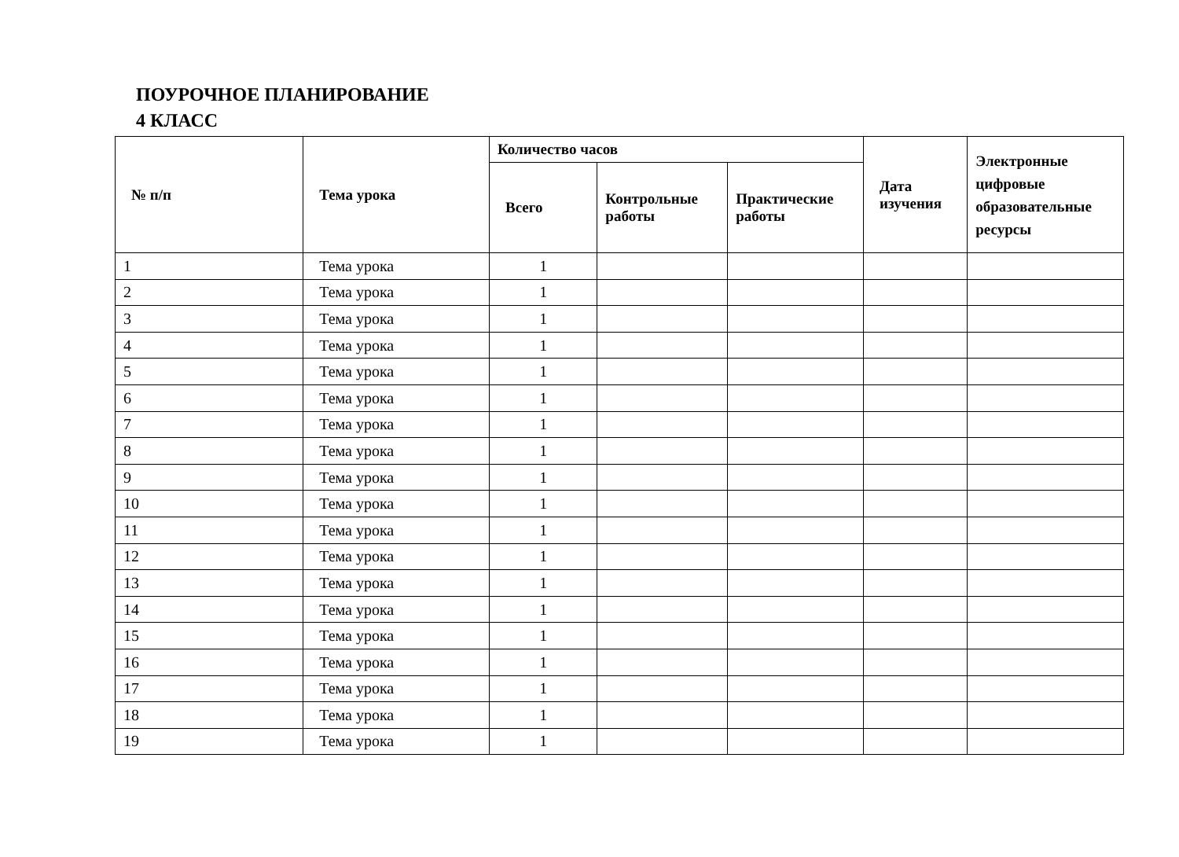ПОУРОЧНОЕ ПЛАНИРОВАНИЕ
4 КЛАСС
| № п/п | Тема урока | Количество часов | | | Дата изучения | Электронные цифровые образовательные ресурсы |
| --- | --- | --- | --- | --- | --- | --- |
| | | Всего | Контрольные работы | Практические работы | | |
| 1 | Тема урока | 1 | | | | |
| 2 | Тема урока | 1 | | | | |
| 3 | Тема урока | 1 | | | | |
| 4 | Тема урока | 1 | | | | |
| 5 | Тема урока | 1 | | | | |
| 6 | Тема урока | 1 | | | | |
| 7 | Тема урока | 1 | | | | |
| 8 | Тема урока | 1 | | | | |
| 9 | Тема урока | 1 | | | | |
| 10 | Тема урока | 1 | | | | |
| 11 | Тема урока | 1 | | | | |
| 12 | Тема урока | 1 | | | | |
| 13 | Тема урока | 1 | | | | |
| 14 | Тема урока | 1 | | | | |
| 15 | Тема урока | 1 | | | | |
| 16 | Тема урока | 1 | | | | |
| 17 | Тема урока | 1 | | | | |
| 18 | Тема урока | 1 | | | | |
| 19 | Тема урока | 1 | | | | |